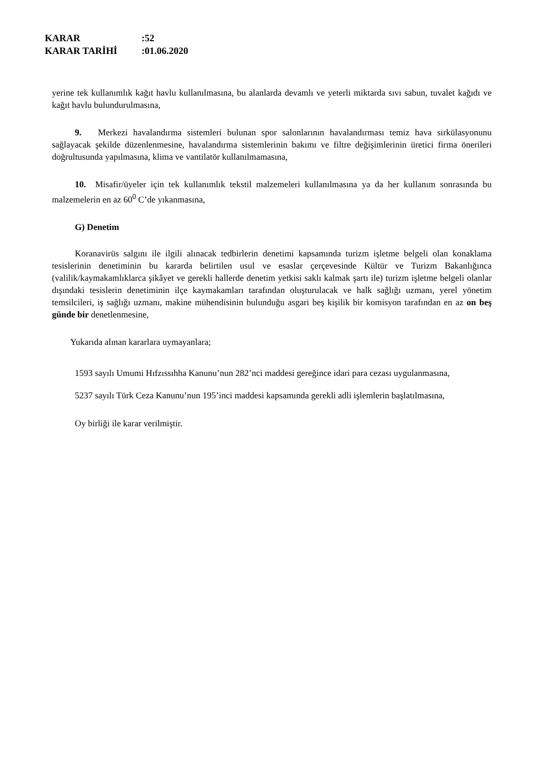KARAR:52
KARAR TARİHİ:01.06.2020
yerine tek kullanımlık kağıt havlu kullanılmasına, bu alanlarda devamlı ve yeterli miktarda sıvı sabun, tuvalet kağıdı ve kağıt havlu bulundurulmasına,
9. Merkezi havalandırma sistemleri bulunan spor salonlarının havalandırması temiz hava sirkülasyonunu sağlayacak şekilde düzenlenmesine, havalandırma sistemlerinin bakımı ve filtre değişimlerinin üretici firma önerileri doğrultusunda yapılmasına, klima ve vantilatör kullanılmamasına,
10. Misafir/üyeler için tek kullanımlık tekstil malzemeleri kullanılmasına ya da her kullanım sonrasında bu malzemelerin en az 60<sup>0</sup> C’de yıkanmasına,
G) Denetim
Koranavirüs salgını ile ilgili alınacak tedbirlerin denetimi kapsamında turizm işletme belgeli olan konaklama tesislerinin denetiminin bu kararda belirtilen usul ve esaslar çerçevesinde Kültür ve Turizm Bakanlığınca (valilik/kaymakamlıklarca şikâyet ve gerekli hallerde denetim yetkisi saklı kalmak şartı ile) turizm işletme belgeli olanlar dışındaki tesislerin denetiminin ilçe kaymakamları tarafından oluşturulacak ve halk sağlığı uzmanı, yerel yönetim temsilcileri, iş sağlığı uzmanı, makine mühendisinin bulunduğu asgari beş kişilik bir komisyon tarafından en az on beş günde bir denetlenmesine,
Yukarıda alınan kararlara uymayanlara;
1593 sayılı Umumi Hıfzıssıhha Kanunu’nun 282’nci maddesi gereğince idari para cezası uygulanmasına,
5237 sayılı Türk Ceza Kanunu’nun 195’inci maddesi kapsamında gerekli adli işlemlerin başlatılmasına,
Oy birliği ile karar verilmiştir.